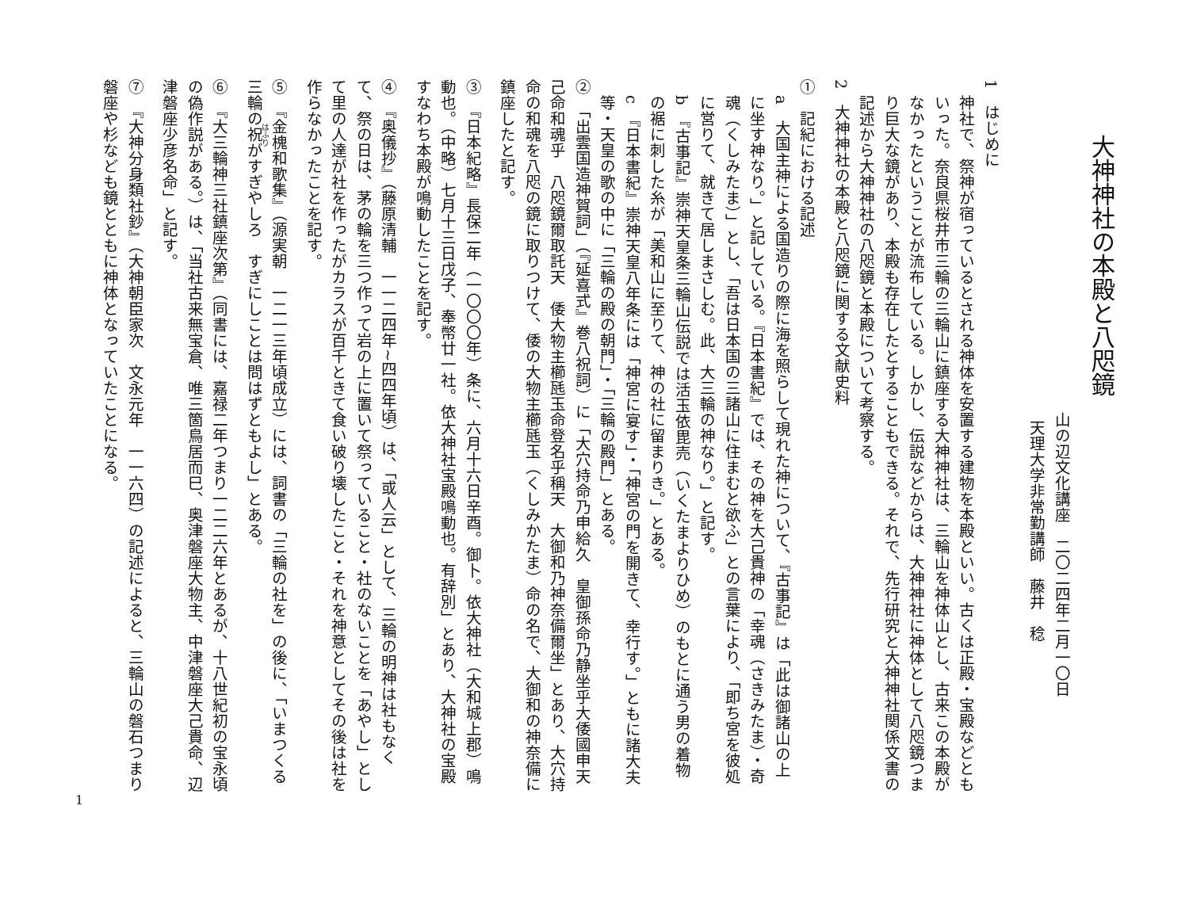大神神社の本殿と八咫鏡
山の辺文化講座　二〇二四年二月一〇日
天理大学非常勤講師　藤井　稔
1　はじめに
神社で、祭神が宿っているとされる神体を安置する建物を本殿といい。古くは正殿・宝殿などともいった。奈良県桜井市三輪の三輪山に鎮座する大神神社は、三輪山を神体山とし、古来この本殿がなかったということが流布している。しかし、伝説などからは、大神神社に神体として八咫鏡つまり巨大な鏡があり、本殿も存在したとすることもできる。それで、先行研究と大神神社関係文書の記述から大神神社の八咫鏡と本殿について考察する。
2　大神神社の本殿と八咫鏡に関する文献史料
①　記紀における記述
a　大国主神による国造りの際に海を照らして現れた神について、『古事記』は「此は御諸山の上に坐す神なり。」と記している。『日本書紀』では、その神を大己貴神の「幸魂（さきみたま）・奇魂（くしみたま）」とし、「吾は日本国の三諸山に住まむと欲ふ」との言葉により、「即ち宮を彼処に営りて、就きて居しまさしむ。此、大三輪の神なり。」と記す。
b　『古事記』崇神天皇条三輪山伝説では活玉依毘売（いくたまよりひめ）のもとに通う男の着物の裾に刺した糸が「美和山に至りて、神の社に留まりき。」とある。
c　『日本書紀』崇神天皇八年条には「神宮に宴す」・「神宮の門を開きて、幸行す。」ともに諸大夫等・天皇の歌の中に「三輪の殿の朝門」・「三輪の殿門」とある。
②　「出雲国造神賀詞」（『延喜式』巻八祝詞）に「大穴持命乃申給久　皇御孫命乃静坐乎大倭國申天　己命和魂乎　八咫鏡爾取託天　倭大物主櫛瓱玉命登名乎稱天　大御和乃神奈備爾坐」とあり、大穴持命の和魂を八咫の鏡に取りつけて、倭の大物主櫛瓱玉（くしみかたま）命の名で、大御和の神奈備に鎮座したと記す。
③　『日本紀略』長保二年（一〇〇〇年）条に、六月十六日辛酉。御卜。依大神社（大和城上郡）鳴動也。（中略）七月十三日戊子、奉幣廿一社。依大神社宝殿鳴動也。有辞別」とあり、大神社の宝殿すなわち本殿が鳴動したことを記す。
④　『奥儀抄』（藤原清輔　一一二四年~四四年頃）は、「或人云」として、三輪の明神は社もなくて、祭の日は、茅の輪を三つ作って岩の上に置いて祭っていること・社のないことを「あやし」として里の人達が社を作ったがカラスが百千ときて食い破り壊したこと・それを神意としてその後は社を作らなかったことを記す。
⑤　『金槐和歌集』（源実朝　一二一三年頃成立）には、詞書の「三輪の社を」の後に、「いまつくる三輪の祝がすぎやしろ　すぎにしことは問はずともよし」とある。
⑥　『大三輪神三社鎮座次第』（同書には、嘉禄二年つまり一二二六年とあるが、十八世紀初の宝永頃の偽作説がある。）は、「当社古来無宝倉、唯三箇鳥居而巳、奥津磐座大物主、中津磐座大己貴命、辺津磐座少彦名命」と記す。
⑦　『大神分身類社鈔』（大神朝臣家次　文永元年　一一六四）の記述によると、三輪山の磐石つまり磐座や杉なども鏡とともに神体となっていたことになる。
1